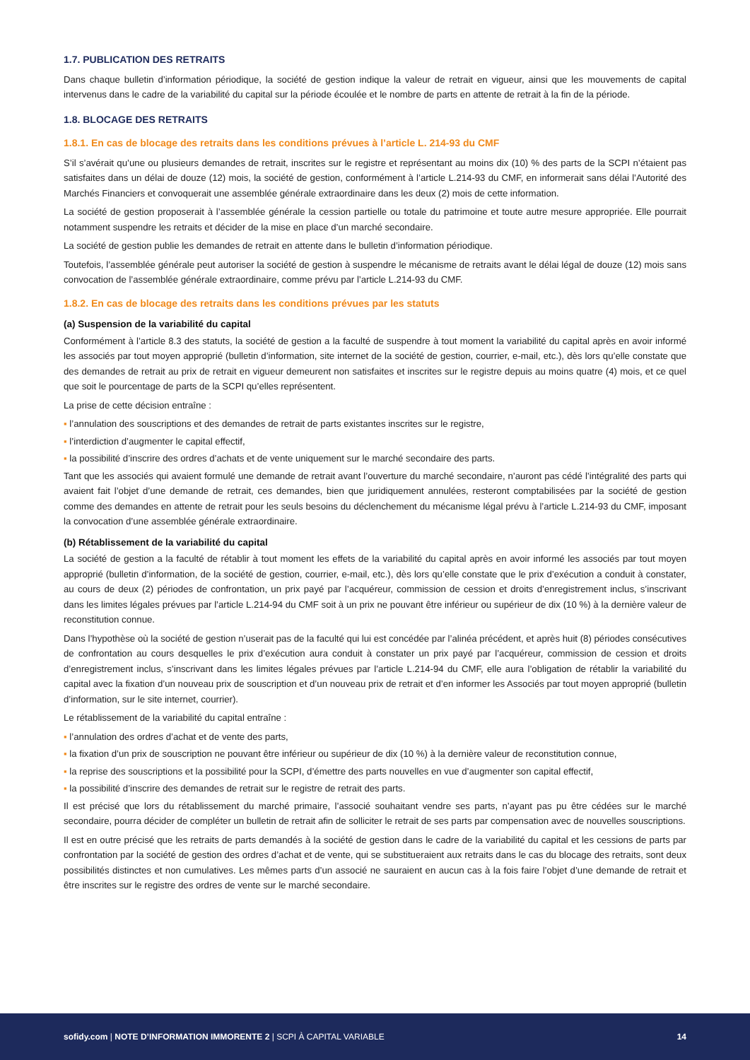1.7. PUBLICATION DES RETRAITS
Dans chaque bulletin d’information périodique, la société de gestion indique la valeur de retrait en vigueur, ainsi que les mouvements de capital intervenus dans le cadre de la variabilité du capital sur la période écoulée et le nombre de parts en attente de retrait à la fin de la période.
1.8. BLOCAGE DES RETRAITS
1.8.1. En cas de blocage des retraits dans les conditions prévues à l’article L. 214-93 du CMF
S’il s’avérait qu’une ou plusieurs demandes de retrait, inscrites sur le registre et représentant au moins dix (10) % des parts de la SCPI n’étaient pas satisfaites dans un délai de douze (12) mois, la société de gestion, conformément à l’article L.214-93 du CMF, en informerait sans délai l’Autorité des Marchés Financiers et convoquerait une assemblée générale extraordinaire dans les deux (2) mois de cette information.
La société de gestion proposerait à l’assemblée générale la cession partielle ou totale du patrimoine et toute autre mesure appropriée. Elle pourrait notamment suspendre les retraits et décider de la mise en place d’un marché secondaire.
La société de gestion publie les demandes de retrait en attente dans le bulletin d’information périodique.
Toutefois, l’assemblée générale peut autoriser la société de gestion à suspendre le mécanisme de retraits avant le délai légal de douze (12) mois sans convocation de l’assemblée générale extraordinaire, comme prévu par l’article L.214-93 du CMF.
1.8.2. En cas de blocage des retraits dans les conditions prévues par les statuts
(a) Suspension de la variabilité du capital
Conformément à l’article 8.3 des statuts, la société de gestion a la faculté de suspendre à tout moment la variabilité du capital après en avoir informé les associés par tout moyen approprié (bulletin d’information, site internet de la société de gestion, courrier, e-mail, etc.), dès lors qu’elle constate que des demandes de retrait au prix de retrait en vigueur demeurent non satisfaites et inscrites sur le registre depuis au moins quatre (4) mois, et ce quel que soit le pourcentage de parts de la SCPI qu’elles représentent.
La prise de cette décision entraîne :
▪ l’annulation des souscriptions et des demandes de retrait de parts existantes inscrites sur le registre,
▪ l’interdiction d’augmenter le capital effectif,
▪ la possibilité d’inscrire des ordres d’achats et de vente uniquement sur le marché secondaire des parts.
Tant que les associés qui avaient formulé une demande de retrait avant l’ouverture du marché secondaire, n’auront pas cédé l’intégralité des parts qui avaient fait l’objet d’une demande de retrait, ces demandes, bien que juridiquement annulées, resteront comptabilisées par la société de gestion comme des demandes en attente de retrait pour les seuls besoins du déclenchement du mécanisme légal prévu à l’article L.214-93 du CMF, imposant la convocation d’une assemblée générale extraordinaire.
(b) Rétablissement de la variabilité du capital
La société de gestion a la faculté de rétablir à tout moment les effets de la variabilité du capital après en avoir informé les associés par tout moyen approprié (bulletin d’information, de la société de gestion, courrier, e-mail, etc.), dès lors qu’elle constate que le prix d’exécution a conduit à constater, au cours de deux (2) périodes de confrontation, un prix payé par l’acquéreur, commission de cession et droits d’enregistrement inclus, s’inscrivant dans les limites légales prévues par l’article L.214-94 du CMF soit à un prix ne pouvant être inférieur ou supérieur de dix (10 %) à la dernière valeur de reconstitution connue.
Dans l’hypothèse où la société de gestion n’userait pas de la faculté qui lui est concédée par l’alinéa précédent, et après huit (8) périodes consécutives de confrontation au cours desquelles le prix d’exécution aura conduit à constater un prix payé par l’acquéreur, commission de cession et droits d’enregistrement inclus, s’inscrivant dans les limites légales prévues par l’article L.214-94 du CMF, elle aura l’obligation de rétablir la variabilité du capital avec la fixation d’un nouveau prix de souscription et d’un nouveau prix de retrait et d’en informer les Associés par tout moyen approprié (bulletin d’information, sur le site internet, courrier).
Le rétablissement de la variabilité du capital entraîne :
▪ l’annulation des ordres d’achat et de vente des parts,
▪ la fixation d’un prix de souscription ne pouvant être inférieur ou supérieur de dix (10 %) à la dernière valeur de reconstitution connue,
▪ la reprise des souscriptions et la possibilité pour la SCPI, d’émettre des parts nouvelles en vue d’augmenter son capital effectif,
▪ la possibilité d’inscrire des demandes de retrait sur le registre de retrait des parts.
Il est précisé que lors du rétablissement du marché primaire, l’associé souhaitant vendre ses parts, n’ayant pas pu être cédées sur le marché secondaire, pourra décider de compléter un bulletin de retrait afin de solliciter le retrait de ses parts par compensation avec de nouvelles souscriptions.
Il est en outre précisé que les retraits de parts demandés à la société de gestion dans le cadre de la variabilité du capital et les cessions de parts par confrontation par la société de gestion des ordres d’achat et de vente, qui se substitueraient aux retraits dans le cas du blocage des retraits, sont deux possibilités distinctes et non cumulatives. Les mêmes parts d’un associé ne sauraient en aucun cas à la fois faire l’objet d’une demande de retrait et être inscrites sur le registre des ordres de vente sur le marché secondaire.
sofidy.com | NOTE D’INFORMATION IMMORENTE 2 | SCPI À CAPITAL VARIABLE
14